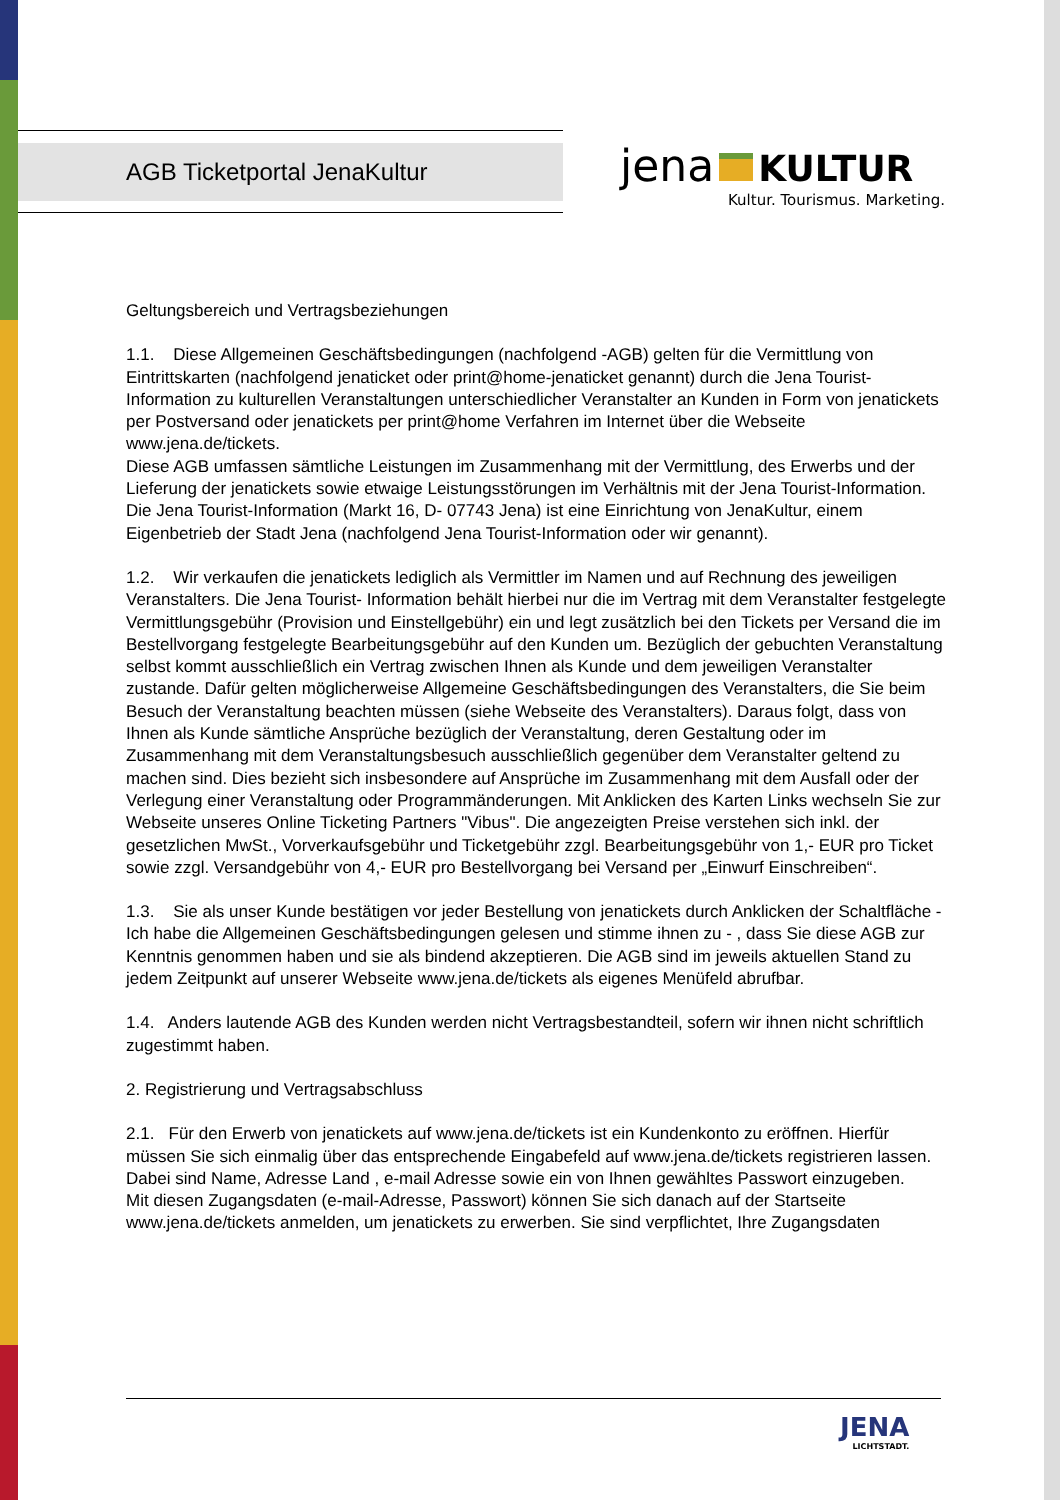AGB Ticketportal JenaKultur
jena KULTUR
Kultur. Tourismus. Marketing.
Geltungsbereich und Vertragsbeziehungen
1.1. Diese Allgemeinen Geschäftsbedingungen (nachfolgend -AGB) gelten für die Vermittlung von Eintrittskarten (nachfolgend jenaticket oder print@home-jenaticket genannt) durch die Jena Tourist-Information zu kulturellen Veranstaltungen unterschiedlicher Veranstalter an Kunden in Form von jenatickets per Postversand oder jenatickets per print@home Verfahren im Internet über die Webseite www.jena.de/tickets.
Diese AGB umfassen sämtliche Leistungen im Zusammenhang mit der Vermittlung, des Erwerbs und der Lieferung der jenatickets sowie etwaige Leistungsstörungen im Verhältnis mit der Jena Tourist-Information.
Die Jena Tourist-Information (Markt 16, D- 07743 Jena) ist eine Einrichtung von JenaKultur, einem Eigenbetrieb der Stadt Jena (nachfolgend Jena Tourist-Information oder wir genannt).
1.2. Wir verkaufen die jenatickets lediglich als Vermittler im Namen und auf Rechnung des jeweiligen Veranstalters. Die Jena Tourist- Information behält hierbei nur die im Vertrag mit dem Veranstalter festgelegte Vermittlungsgebühr (Provision und Einstellgebühr) ein und legt zusätzlich bei den Tickets per Versand die im Bestellvorgang festgelegte Bearbeitungsgebühr auf den Kunden um. Bezüglich der gebuchten Veranstaltung selbst kommt ausschließlich ein Vertrag zwischen Ihnen als Kunde und dem jeweiligen Veranstalter zustande. Dafür gelten möglicherweise Allgemeine Geschäftsbedingungen des Veranstalters, die Sie beim Besuch der Veranstaltung beachten müssen (siehe Webseite des Veranstalters). Daraus folgt, dass von Ihnen als Kunde sämtliche Ansprüche bezüglich der Veranstaltung, deren Gestaltung oder im Zusammenhang mit dem Veranstaltungsbesuch ausschließlich gegenüber dem Veranstalter geltend zu machen sind. Dies bezieht sich insbesondere auf Ansprüche im Zusammenhang mit dem Ausfall oder der Verlegung einer Veranstaltung oder Programmänderungen. Mit Anklicken des Karten Links wechseln Sie zur Webseite unseres Online Ticketing Partners "Vibus". Die angezeigten Preise verstehen sich inkl. der gesetzlichen MwSt., Vorverkaufsgebühr und Ticketgebühr zzgl. Bearbeitungsgebühr von 1,- EUR pro Ticket sowie zzgl. Versandgebühr von 4,- EUR pro Bestellvorgang bei Versand per „Einwurf Einschreiben“.
1.3. Sie als unser Kunde bestätigen vor jeder Bestellung von jenatickets durch Anklicken der Schaltfläche - Ich habe die Allgemeinen Geschäftsbedingungen gelesen und stimme ihnen zu - , dass Sie diese AGB zur Kenntnis genommen haben und sie als bindend akzeptieren. Die AGB sind im jeweils aktuellen Stand zu jedem Zeitpunkt auf unserer Webseite www.jena.de/tickets als eigenes Menüfeld abrufbar.
1.4. Anders lautende AGB des Kunden werden nicht Vertragsbestandteil, sofern wir ihnen nicht schriftlich zugestimmt haben.
2. Registrierung und Vertragsabschluss
2.1. Für den Erwerb von jenatickets auf www.jena.de/tickets ist ein Kundenkonto zu eröffnen. Hierfür müssen Sie sich einmalig über das entsprechende Eingabefeld auf www.jena.de/tickets registrieren lassen. Dabei sind Name, Adresse Land , e-mail Adresse sowie ein von Ihnen gewähltes Passwort einzugeben.
Mit diesen Zugangsdaten (e-mail-Adresse, Passwort) können Sie sich danach auf der Startseite www.jena.de/tickets anmelden, um jenatickets zu erwerben. Sie sind verpflichtet, Ihre Zugangsdaten
JENA
LICHTSTADT.